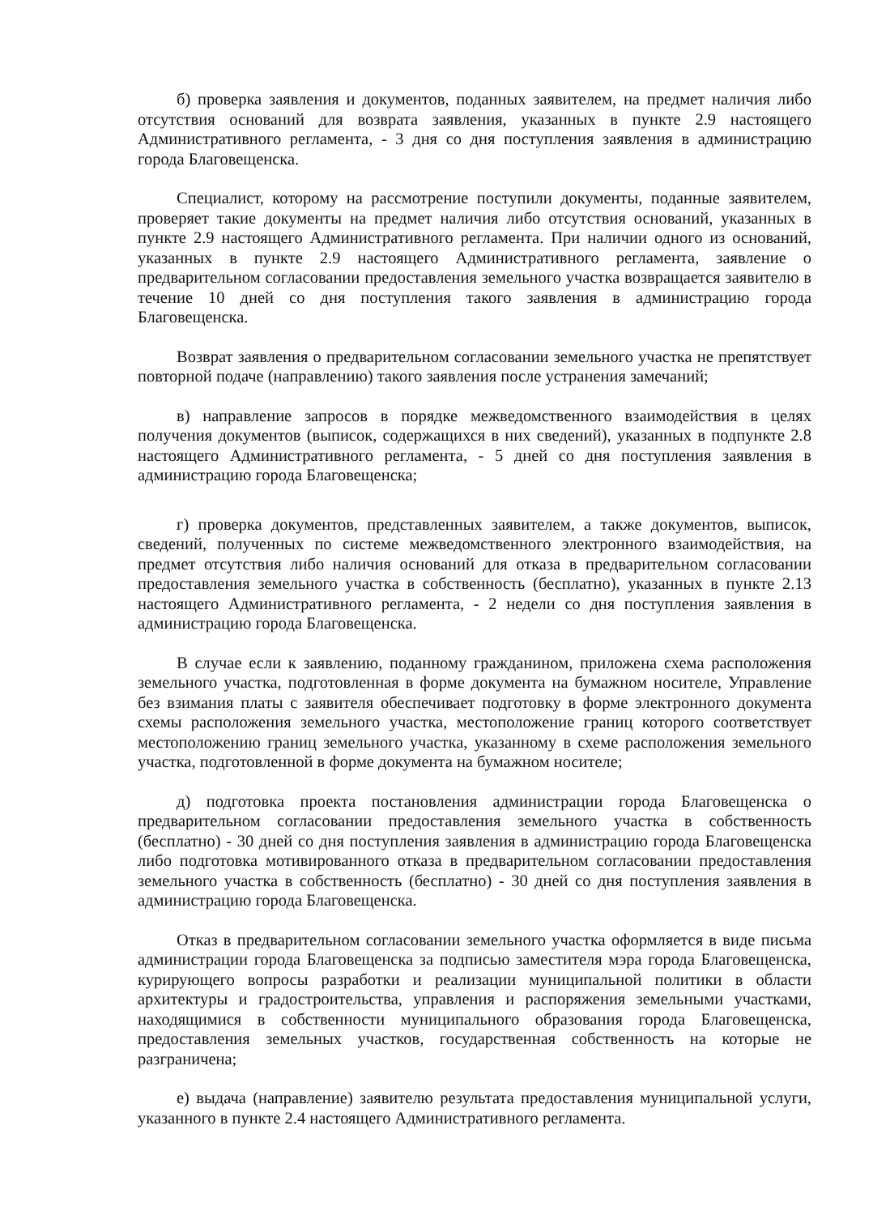б) проверка заявления и документов, поданных заявителем, на предмет наличия либо отсутствия оснований для возврата заявления, указанных в пункте 2.9 настоящего Административного регламента, - 3 дня со дня поступления заявления в администрацию города Благовещенска.
Специалист, которому на рассмотрение поступили документы, поданные заявителем, проверяет такие документы на предмет наличия либо отсутствия оснований, указанных в пункте 2.9 настоящего Административного регламента. При наличии одного из оснований, указанных в пункте 2.9 настоящего Административного регламента, заявление о предварительном согласовании предоставления земельного участка возвращается заявителю в течение 10 дней со дня поступления такого заявления в администрацию города Благовещенска.
Возврат заявления о предварительном согласовании земельного участка не препятствует повторной подаче (направлению) такого заявления после устранения замечаний;
в) направление запросов в порядке межведомственного взаимодействия в целях получения документов (выписок, содержащихся в них сведений), указанных в подпункте 2.8 настоящего Административного регламента, - 5 дней со дня поступления заявления в администрацию города Благовещенска;
г) проверка документов, представленных заявителем, а также документов, выписок, сведений, полученных по системе межведомственного электронного взаимодействия, на предмет отсутствия либо наличия оснований для отказа в предварительном согласовании предоставления земельного участка в собственность (бесплатно), указанных в пункте 2.13 настоящего Административного регламента, - 2 недели со дня поступления заявления в администрацию города Благовещенска.
В случае если к заявлению, поданному гражданином, приложена схема расположения земельного участка, подготовленная в форме документа на бумажном носителе, Управление без взимания платы с заявителя обеспечивает подготовку в форме электронного документа схемы расположения земельного участка, местоположение границ которого соответствует местоположению границ земельного участка, указанному в схеме расположения земельного участка, подготовленной в форме документа на бумажном носителе;
д) подготовка проекта постановления администрации города Благовещенска о предварительном согласовании предоставления земельного участка в собственность (бесплатно) - 30 дней со дня поступления заявления в администрацию города Благовещенска либо подготовка мотивированного отказа в предварительном согласовании предоставления земельного участка в собственность (бесплатно) - 30 дней со дня поступления заявления в администрацию города Благовещенска.
Отказ в предварительном согласовании земельного участка оформляется в виде письма администрации города Благовещенска за подписью заместителя мэра города Благовещенска, курирующего вопросы разработки и реализации муниципальной политики в области архитектуры и градостроительства, управления и распоряжения земельными участками, находящимися в собственности муниципального образования города Благовещенска, предоставления земельных участков, государственная собственность на которые не разграничена;
е) выдача (направление) заявителю результата предоставления муниципальной услуги, указанного в пункте 2.4 настоящего Административного регламента.